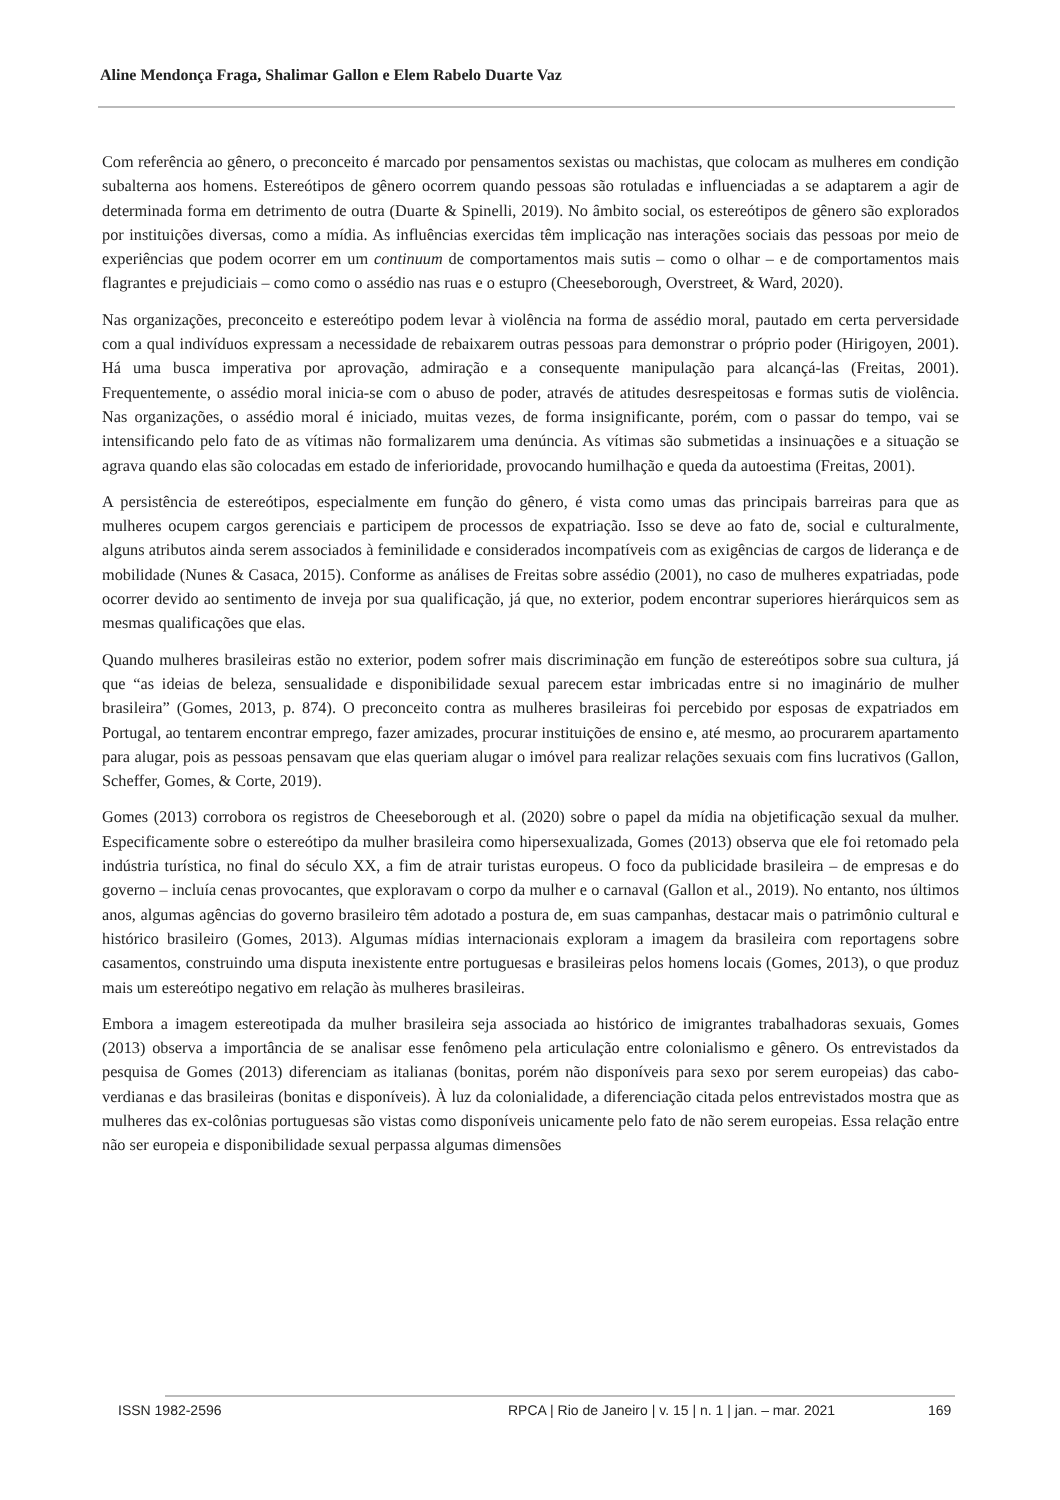Aline Mendonça Fraga, Shalimar Gallon e Elem Rabelo Duarte Vaz
Com referência ao gênero, o preconceito é marcado por pensamentos sexistas ou machistas, que colocam as mulheres em condição subalterna aos homens. Estereótipos de gênero ocorrem quando pessoas são rotuladas e influenciadas a se adaptarem a agir de determinada forma em detrimento de outra (Duarte & Spinelli, 2019). No âmbito social, os estereótipos de gênero são explorados por instituições diversas, como a mídia. As influências exercidas têm implicação nas interações sociais das pessoas por meio de experiências que podem ocorrer em um continuum de comportamentos mais sutis – como o olhar – e de comportamentos mais flagrantes e prejudiciais – como como o assédio nas ruas e o estupro (Cheeseborough, Overstreet, & Ward, 2020).
Nas organizações, preconceito e estereótipo podem levar à violência na forma de assédio moral, pautado em certa perversidade com a qual indivíduos expressam a necessidade de rebaixarem outras pessoas para demonstrar o próprio poder (Hirigoyen, 2001). Há uma busca imperativa por aprovação, admiração e a consequente manipulação para alcançá-las (Freitas, 2001). Frequentemente, o assédio moral inicia-se com o abuso de poder, através de atitudes desrespeitosas e formas sutis de violência. Nas organizações, o assédio moral é iniciado, muitas vezes, de forma insignificante, porém, com o passar do tempo, vai se intensificando pelo fato de as vítimas não formalizarem uma denúncia. As vítimas são submetidas a insinuações e a situação se agrava quando elas são colocadas em estado de inferioridade, provocando humilhação e queda da autoestima (Freitas, 2001).
A persistência de estereótipos, especialmente em função do gênero, é vista como umas das principais barreiras para que as mulheres ocupem cargos gerenciais e participem de processos de expatriação. Isso se deve ao fato de, social e culturalmente, alguns atributos ainda serem associados à feminilidade e considerados incompatíveis com as exigências de cargos de liderança e de mobilidade (Nunes & Casaca, 2015). Conforme as análises de Freitas sobre assédio (2001), no caso de mulheres expatriadas, pode ocorrer devido ao sentimento de inveja por sua qualificação, já que, no exterior, podem encontrar superiores hierárquicos sem as mesmas qualificações que elas.
Quando mulheres brasileiras estão no exterior, podem sofrer mais discriminação em função de estereótipos sobre sua cultura, já que “as ideias de beleza, sensualidade e disponibilidade sexual parecem estar imbricadas entre si no imaginário de mulher brasileira” (Gomes, 2013, p. 874). O preconceito contra as mulheres brasileiras foi percebido por esposas de expatriados em Portugal, ao tentarem encontrar emprego, fazer amizades, procurar instituições de ensino e, até mesmo, ao procurarem apartamento para alugar, pois as pessoas pensavam que elas queriam alugar o imóvel para realizar relações sexuais com fins lucrativos (Gallon, Scheffer, Gomes, & Corte, 2019).
Gomes (2013) corrobora os registros de Cheeseborough et al. (2020) sobre o papel da mídia na objetificação sexual da mulher. Especificamente sobre o estereótipo da mulher brasileira como hipersexualizada, Gomes (2013) observa que ele foi retomado pela indústria turística, no final do século XX, a fim de atrair turistas europeus. O foco da publicidade brasileira – de empresas e do governo – incluía cenas provocantes, que exploravam o corpo da mulher e o carnaval (Gallon et al., 2019). No entanto, nos últimos anos, algumas agências do governo brasileiro têm adotado a postura de, em suas campanhas, destacar mais o patrimônio cultural e histórico brasileiro (Gomes, 2013). Algumas mídias internacionais exploram a imagem da brasileira com reportagens sobre casamentos, construindo uma disputa inexistente entre portuguesas e brasileiras pelos homens locais (Gomes, 2013), o que produz mais um estereótipo negativo em relação às mulheres brasileiras.
Embora a imagem estereotipada da mulher brasileira seja associada ao histórico de imigrantes trabalhadoras sexuais, Gomes (2013) observa a importância de se analisar esse fenômeno pela articulação entre colonialismo e gênero. Os entrevistados da pesquisa de Gomes (2013) diferenciam as italianas (bonitas, porém não disponíveis para sexo por serem europeias) das cabo-verdianas e das brasileiras (bonitas e disponíveis). À luz da colonialidade, a diferenciação citada pelos entrevistados mostra que as mulheres das ex-colônias portuguesas são vistas como disponíveis unicamente pelo fato de não serem europeias. Essa relação entre não ser europeia e disponibilidade sexual perpassa algumas dimensões
ISSN 1982-2596 RPCA | Rio de Janeiro | v. 15 | n. 1 | jan. – mar. 2021 169